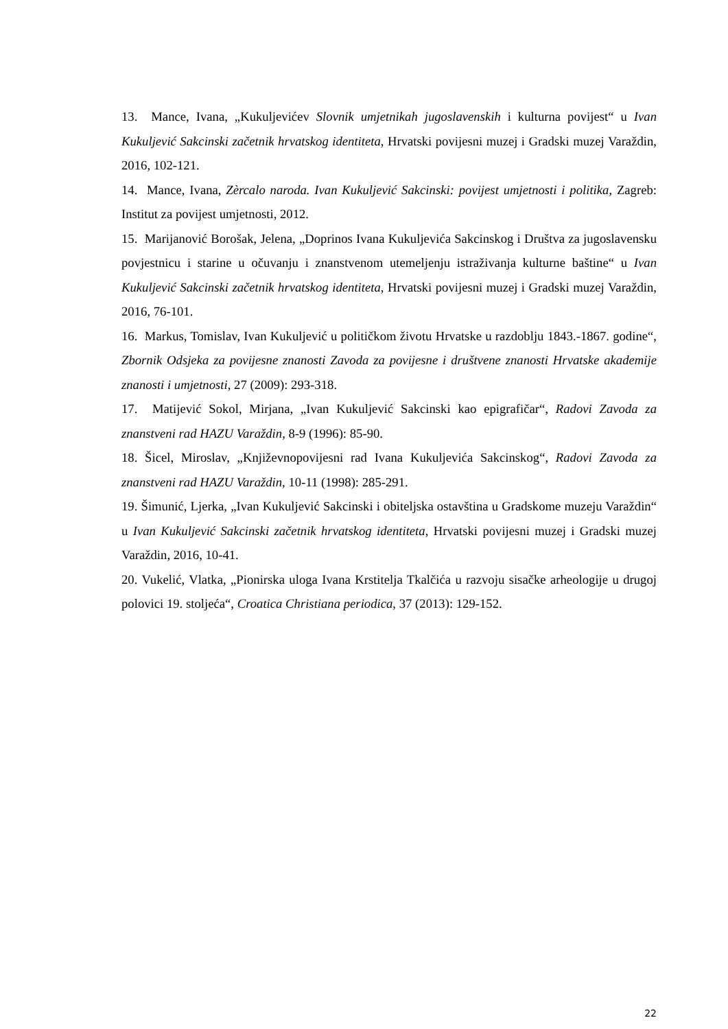13. Mance, Ivana, „Kukuljevićev Slovnik umjetnikah jugoslavenskih i kulturna povijest“ u Ivan Kukuljević Sakcinski začetnik hrvatskog identiteta, Hrvatski povijesni muzej i Gradski muzej Varaždin, 2016, 102-121.
14. Mance, Ivana, Zèrcalo naroda. Ivan Kukuljević Sakcinski: povijest umjetnosti i politika, Zagreb: Institut za povijest umjetnosti, 2012.
15. Marijanović Borošak, Jelena, „Doprinos Ivana Kukuljevića Sakcinskog i Društva za jugoslavensku povjestnicu i starine u očuvanju i znanstvenom utemeljenju istraživanja kulturne baštine“ u Ivan Kukuljević Sakcinski začetnik hrvatskog identiteta, Hrvatski povijesni muzej i Gradski muzej Varaždin, 2016, 76-101.
16. Markus, Tomislav, Ivan Kukuljević u političkom životu Hrvatske u razdoblju 1843.-1867. godine“, Zbornik Odsjeka za povijesne znanosti Zavoda za povijesne i društvene znanosti Hrvatske akademije znanosti i umjetnosti, 27 (2009): 293-318.
17. Matijević Sokol, Mirjana, „Ivan Kukuljević Sakcinski kao epigrafičar“, Radovi Zavoda za znanstveni rad HAZU Varaždin, 8-9 (1996): 85-90.
18. Šicel, Miroslav, „Književnopovijesni rad Ivana Kukuljevića Sakcinskog“, Radovi Zavoda za znanstveni rad HAZU Varaždin, 10-11 (1998): 285-291.
19. Šimunić, Ljerka, „Ivan Kukuljević Sakcinski i obiteljska ostavština u Gradskome muzeju Varaždin“ u Ivan Kukuljević Sakcinski začetnik hrvatskog identiteta, Hrvatski povijesni muzej i Gradski muzej Varaždin, 2016, 10-41.
20. Vukelić, Vlatka, „Pionirska uloga Ivana Krstitelja Tkalčića u razvoju sisačke arheologije u drugoj polovici 19. stoljeća“, Croatica Christiana periodica, 37 (2013): 129-152.
22